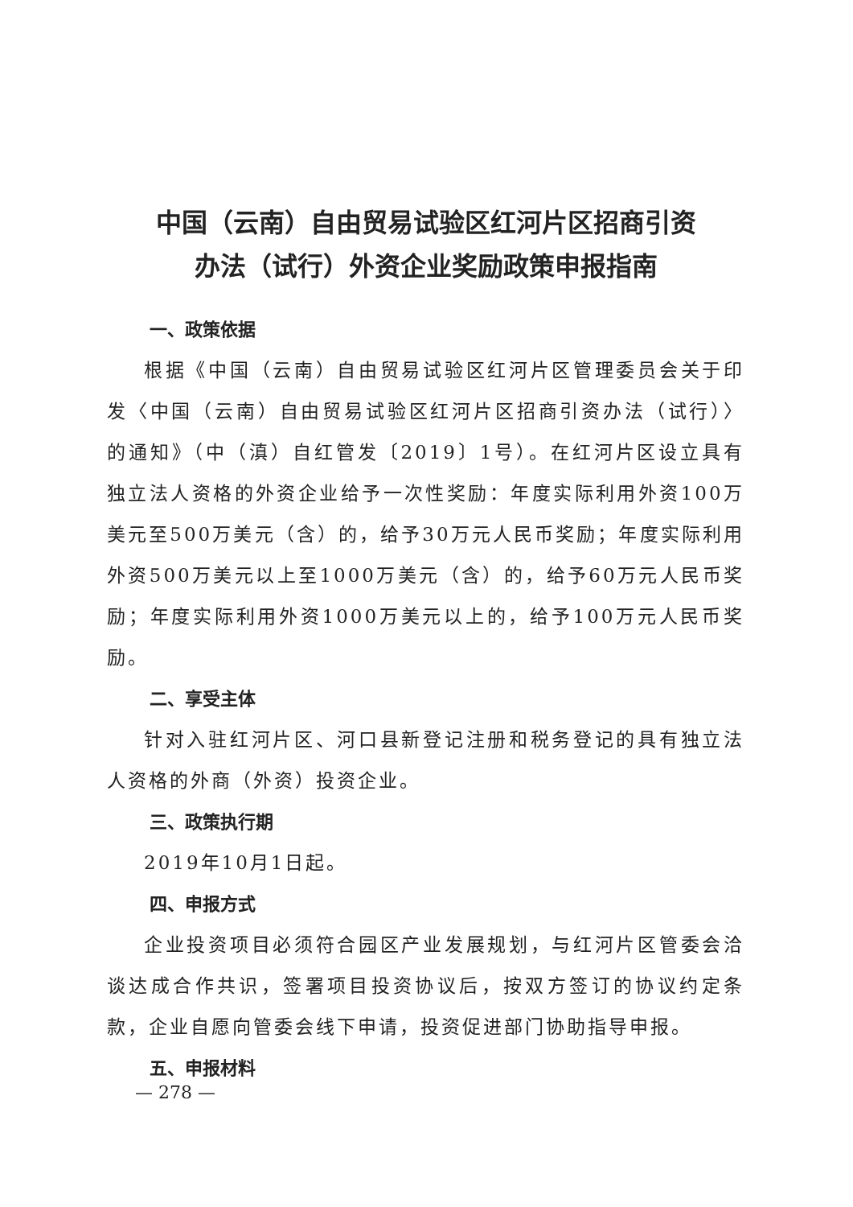中国（云南）自由贸易试验区红河片区招商引资
办法（试行）外资企业奖励政策申报指南
一、政策依据
根据《中国（云南）自由贸易试验区红河片区管理委员会关于印发〈中国（云南）自由贸易试验区红河片区招商引资办法（试行）〉的通知》（中（滇）自红管发〔2019〕1号）。在红河片区设立具有独立法人资格的外资企业给予一次性奖励：年度实际利用外资100万美元至500万美元（含）的，给予30万元人民币奖励；年度实际利用外资500万美元以上至1000万美元（含）的，给予60万元人民币奖励；年度实际利用外资1000万美元以上的，给予100万元人民币奖励。
二、享受主体
针对入驻红河片区、河口县新登记注册和税务登记的具有独立法人资格的外商（外资）投资企业。
三、政策执行期
2019年10月1日起。
四、申报方式
企业投资项目必须符合园区产业发展规划，与红河片区管委会洽谈达成合作共识，签署项目投资协议后，按双方签订的协议约定条款，企业自愿向管委会线下申请，投资促进部门协助指导申报。
五、申报材料
— 278 —